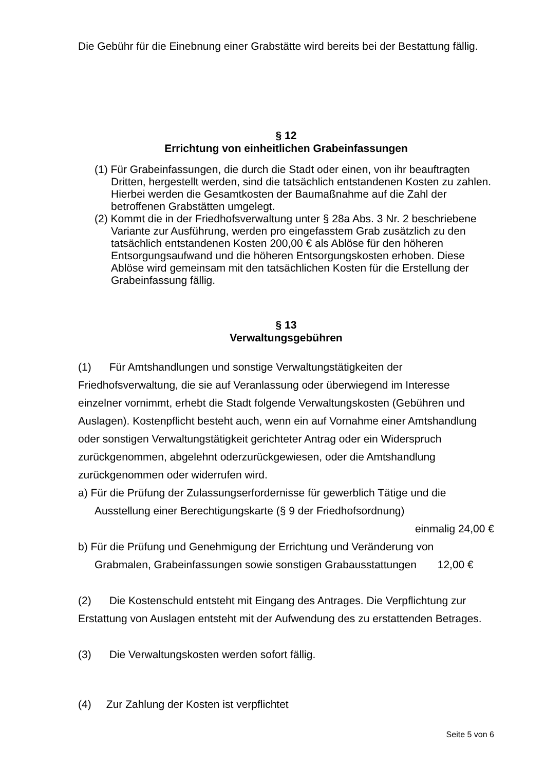Die Gebühr für die Einebnung einer Grabstätte wird bereits bei der Bestattung fällig.
§ 12
Errichtung von einheitlichen Grabeinfassungen
(1) Für Grabeinfassungen, die durch die Stadt oder einen, von ihr beauftragten Dritten, hergestellt werden, sind die tatsächlich entstandenen Kosten zu zahlen. Hierbei werden die Gesamtkosten der Baumaßnahme auf die Zahl der betroffenen Grabstätten umgelegt.
(2) Kommt die in der Friedhofsverwaltung unter § 28a Abs. 3 Nr. 2 beschriebene Variante zur Ausführung, werden pro eingefasstem Grab zusätzlich zu den tatsächlich entstandenen Kosten 200,00 € als Ablöse für den höheren Entsorgungsaufwand und die höheren Entsorgungskosten erhoben. Diese Ablöse wird gemeinsam mit den tatsächlichen Kosten für die Erstellung der Grabeinfassung fällig.
§ 13
Verwaltungsgebühren
(1) Für Amtshandlungen und sonstige Verwaltungstätigkeiten der Friedhofsverwaltung, die sie auf Veranlassung oder überwiegend im Interesse einzelner vornimmt, erhebt die Stadt folgende Verwaltungskosten (Gebühren und Auslagen). Kostenpflicht besteht auch, wenn ein auf Vornahme einer Amtshandlung oder sonstigen Verwaltungstätigkeit gerichteter Antrag oder ein Widerspruch zurückgenommen, abgelehnt oderzurückgewiesen, oder die Amtshandlung zurückgenommen oder widerrufen wird.
a) Für die Prüfung der Zulassungserfordernisse für gewerblich Tätige und die
Ausstellung einer Berechtigungskarte (§ 9 der Friedhofsordnung)
einmalig 24,00 €
b) Für die Prüfung und Genehmigung der Errichtung und Veränderung von
Grabmalen, Grabeinfassungen sowie sonstigen Grabausstattungen 12,00 €
(2) Die Kostenschuld entsteht mit Eingang des Antrages. Die Verpflichtung zur Erstattung von Auslagen entsteht mit der Aufwendung des zu erstattenden Betrages.
(3) Die Verwaltungskosten werden sofort fällig.
(4) Zur Zahlung der Kosten ist verpflichtet
Seite 5 von 6